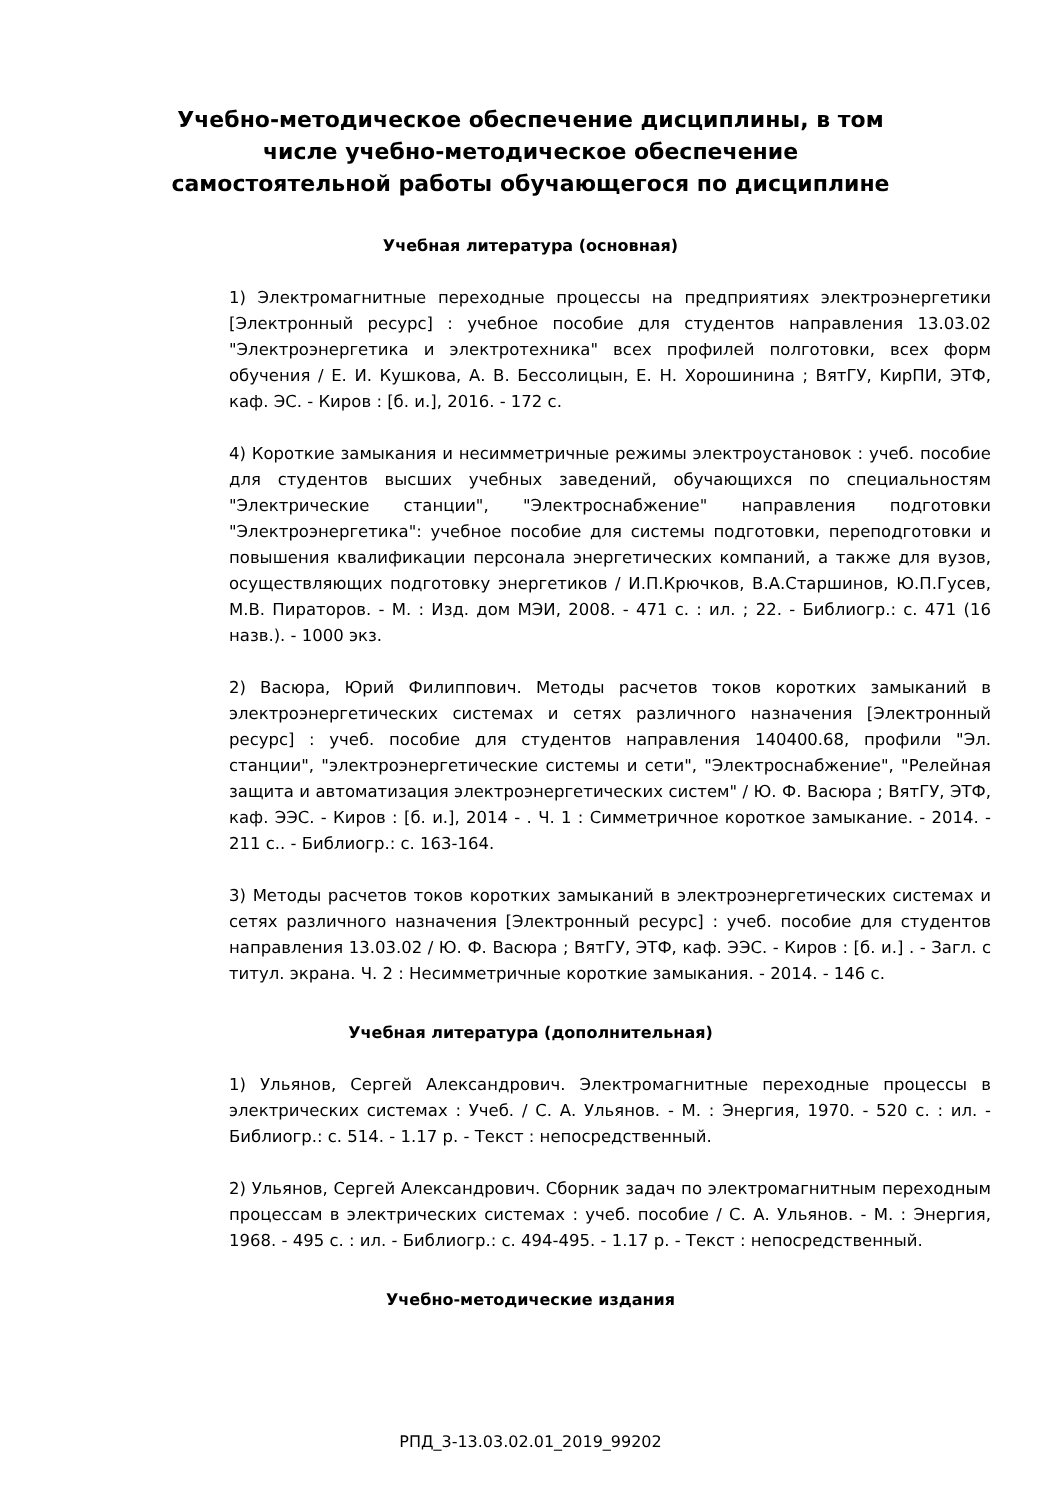Учебно-методическое обеспечение дисциплины, в том числе учебно-методическое обеспечение самостоятельной работы обучающегося по дисциплине
Учебная литература (основная)
1) Электромагнитные переходные процессы на предприятиях электроэнергетики [Электронный ресурс] : учебное пособие для студентов направления 13.03.02 "Электроэнергетика и электротехника" всех профилей полготовки, всех форм обучения / Е. И. Кушкова, А. В. Бессолицын, Е. Н. Хорошинина ; ВятГУ, КирПИ, ЭТФ, каф. ЭС. - Киров : [б. и.], 2016. - 172 с.
4) Короткие замыкания и несимметричные режимы электроустановок : учеб. пособие для студентов высших учебных заведений, обучающихся по специальностям "Электрические станции", "Электроснабжение" направления подготовки "Электроэнергетика": учебное пособие для системы подготовки, переподготовки и повышения квалификации персонала энергетических компаний, а также для вузов, осуществляющих подготовку энергетиков / И.П.Крючков, В.А.Старшинов, Ю.П.Гусев, М.В. Пираторов. - М. : Изд. дом МЭИ, 2008. - 471 с. : ил. ; 22. - Библиогр.: с. 471 (16 назв.). - 1000 экз.
2) Васюра, Юрий Филиппович. Методы расчетов токов коротких замыканий в электроэнергетических системах и сетях различного назначения [Электронный ресурс] : учеб. пособие для студентов направления 140400.68, профили "Эл. станции", "электроэнергетические системы и сети", "Электроснабжение", "Релейная защита и автоматизация электроэнергетических систем" / Ю. Ф. Васюра ; ВятГУ, ЭТФ, каф. ЭЭС. - Киров : [б. и.], 2014 - . Ч. 1 : Симметричное короткое замыкание. - 2014. - 211 с.. - Библиогр.: с. 163-164.
3) Методы расчетов токов коротких замыканий в электроэнергетических системах и сетях различного назначения [Электронный ресурс] : учеб. пособие для студентов направления 13.03.02 / Ю. Ф. Васюра ; ВятГУ, ЭТФ, каф. ЭЭС. - Киров : [б. и.] . - Загл. с титул. экрана. Ч. 2 : Несимметричные короткие замыкания. - 2014. - 146 с.
Учебная литература (дополнительная)
1) Ульянов, Сергей Александрович. Электромагнитные переходные процессы в электрических системах : Учеб. / С. А. Ульянов. - М. : Энергия, 1970. - 520 с. : ил. - Библиогр.: с. 514. - 1.17 р. - Текст : непосредственный.
2) Ульянов, Сергей Александрович. Сборник задач по электромагнитным переходным процессам в электрических системах : учеб. пособие / С. А. Ульянов. - М. : Энергия, 1968. - 495 с. : ил. - Библиогр.: с. 494-495. - 1.17 р. - Текст : непосредственный.
Учебно-методические издания
РПД_3-13.03.02.01_2019_99202